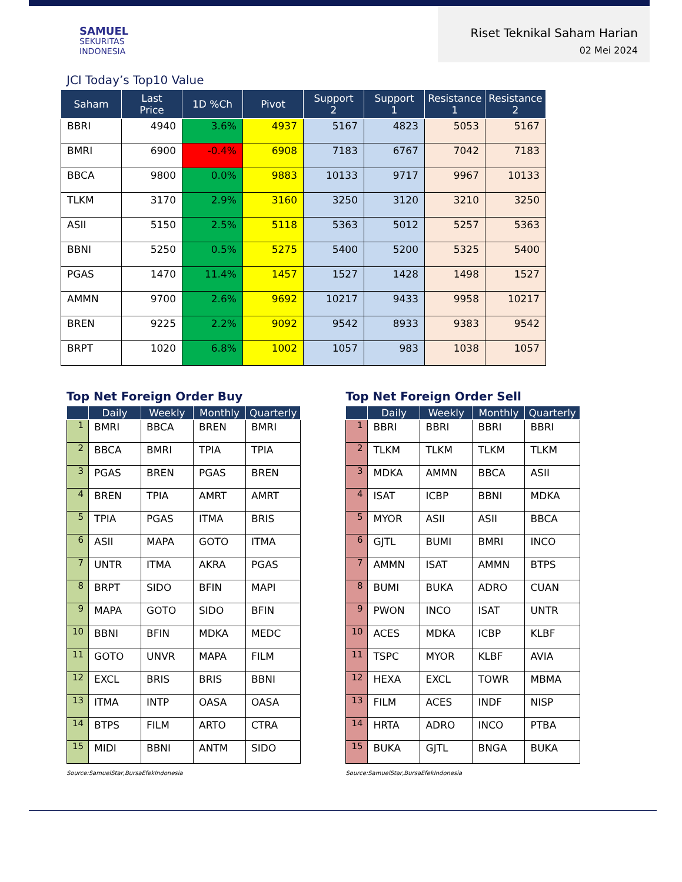SAMUEL
SEKURITAS
INDONESIA
Riset Teknikal Saham Harian
02 Mei 2024
JCI Today’s Top10 Value
| Saham | Last Price | 1D %Ch | Pivot | Support 2 | Support 1 | Resistance 1 | Resistance 2 |
| --- | --- | --- | --- | --- | --- | --- | --- |
| BBRI | 4940 | 3.6% | 4937 | 5167 | 4823 | 5053 | 5167 |
| BMRI | 6900 | -0.4% | 6908 | 7183 | 6767 | 7042 | 7183 |
| BBCA | 9800 | 0.0% | 9883 | 10133 | 9717 | 9967 | 10133 |
| TLKM | 3170 | 2.9% | 3160 | 3250 | 3120 | 3210 | 3250 |
| ASII | 5150 | 2.5% | 5118 | 5363 | 5012 | 5257 | 5363 |
| BBNI | 5250 | 0.5% | 5275 | 5400 | 5200 | 5325 | 5400 |
| PGAS | 1470 | 11.4% | 1457 | 1527 | 1428 | 1498 | 1527 |
| AMMN | 9700 | 2.6% | 9692 | 10217 | 9433 | 9958 | 10217 |
| BREN | 9225 | 2.2% | 9092 | 9542 | 8933 | 9383 | 9542 |
| BRPT | 1020 | 6.8% | 1002 | 1057 | 983 | 1038 | 1057 |
Top Net Foreign Order Buy
| | Daily | Weekly | Monthly | Quarterly |
| --- | --- | --- | --- | --- |
| 1 | BMRI | BBCA | BREN | BMRI |
| 2 | BBCA | BMRI | TPIA | TPIA |
| 3 | PGAS | BREN | PGAS | BREN |
| 4 | BREN | TPIA | AMRT | AMRT |
| 5 | TPIA | PGAS | ITMA | BRIS |
| 6 | ASII | MAPA | GOTO | ITMA |
| 7 | UNTR | ITMA | AKRA | PGAS |
| 8 | BRPT | SIDO | BFIN | MAPI |
| 9 | MAPA | GOTO | SIDO | BFIN |
| 10 | BBNI | BFIN | MDKA | MEDC |
| 11 | GOTO | UNVR | MAPA | FILM |
| 12 | EXCL | BRIS | BRIS | BBNI |
| 13 | ITMA | INTP | OASA | OASA |
| 14 | BTPS | FILM | ARTO | CTRA |
| 15 | MIDI | BBNI | ANTM | SIDO |
Source:SamuelStar,BursaEfekIndonesia
Top Net Foreign Order Sell
| | Daily | Weekly | Monthly | Quarterly |
| --- | --- | --- | --- | --- |
| 1 | BBRI | BBRI | BBRI | BBRI |
| 2 | TLKM | TLKM | TLKM | TLKM |
| 3 | MDKA | AMMN | BBCA | ASII |
| 4 | ISAT | ICBP | BBNI | MDKA |
| 5 | MYOR | ASII | ASII | BBCA |
| 6 | GJTL | BUMI | BMRI | INCO |
| 7 | AMMN | ISAT | AMMN | BTPS |
| 8 | BUMI | BUKA | ADRO | CUAN |
| 9 | PWON | INCO | ISAT | UNTR |
| 10 | ACES | MDKA | ICBP | KLBF |
| 11 | TSPC | MYOR | KLBF | AVIA |
| 12 | HEXA | EXCL | TOWR | MBMA |
| 13 | FILM | ACES | INDF | NISP |
| 14 | HRTA | ADRO | INCO | PTBA |
| 15 | BUKA | GJTL | BNGA | BUKA |
Source:SamuelStar,BursaEfekIndonesia